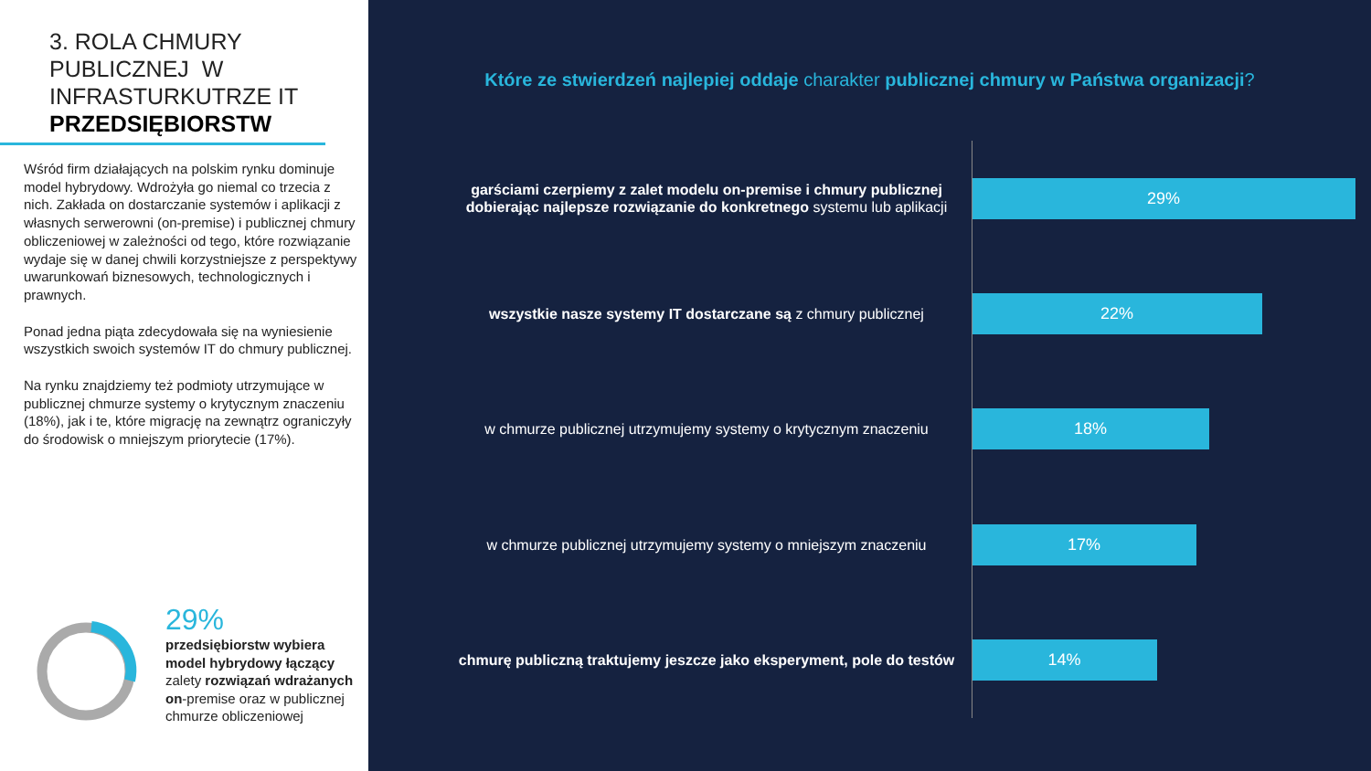3. ROLA CHMURY PUBLICZNEJ W INFRASTURKUTRZE IT PRZEDSIĘBIORSTW
Wśród firm działających na polskim rynku dominuje model hybrydowy. Wdrożyła go niemal co trzecia z nich. Zakłada on dostarczanie systemów i aplikacji z własnych serwerowni (on-premise) i publicznej chmury obliczeniowej w zależności od tego, które rozwiązanie wydaje się w danej chwili korzystniejsze z perspektywy uwarunkowań biznesowych, technologicznych i prawnych.
Ponad jedna piąta zdecydowała się na wyniesienie wszystkich swoich systemów IT do chmury publicznej.
Na rynku znajdziemy też podmioty utrzymujące w publicznej chmurze systemy o krytycznym znaczeniu (18%), jak i te, które migrację na zewnątrz ograniczyły do środowisk o mniejszym priorytecie (17%).
29%
przedsiębiorstw wybiera model hybrydowy łączący zalety rozwiązań wdrażanych on-premise oraz w publicznej chmurze obliczeniowej
Które ze stwierdzeń najlepiej oddaje charakter publicznej chmury w Państwa organizacji?
garściami czerpiemy z zalet modelu on-premise i chmury publicznej dobierając najlepsze rozwiązanie do konkretnego systemu lub aplikacji
29%
wszystkie nasze systemy IT dostarczane są z chmury publicznej
22%
w chmurze publicznej utrzymujemy systemy o krytycznym znaczeniu
18%
w chmurze publicznej utrzymujemy systemy o mniejszym znaczeniu
17%
chmurę publiczną traktujemy jeszcze jako eksperyment, pole do testów
14%